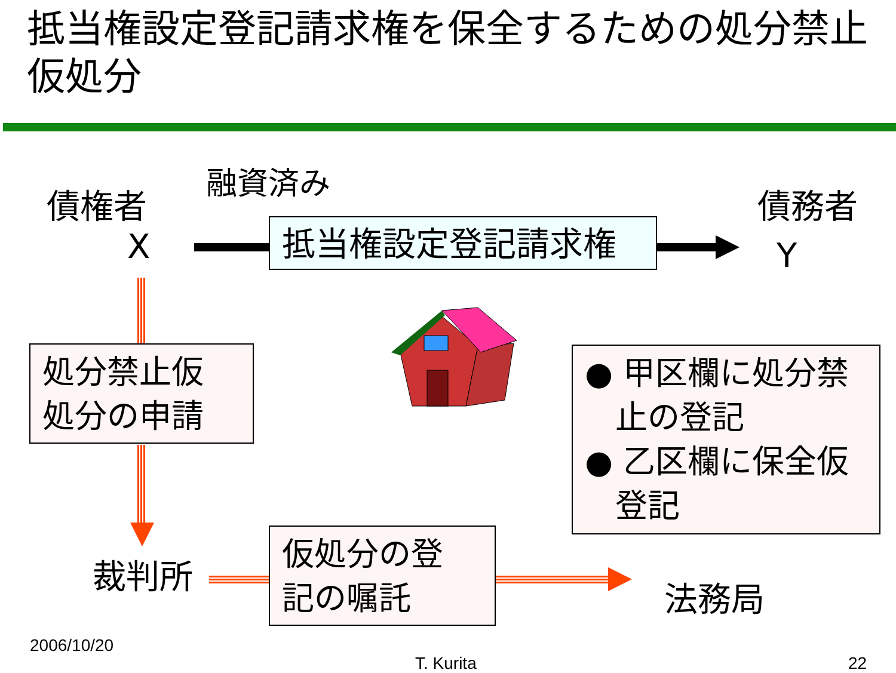抵当権設定登記請求権を保全するための処分禁止仮処分
債権者
融資済み
債務者
X Y
抵当権設定登記請求権
処分禁止仮
処分の申請
● 甲区欄に処分禁
止の登記
● 乙区欄に保全仮
登記
裁判所
仮処分の登
記の嘱託
法務局
2006/10/20
T. Kurita 22